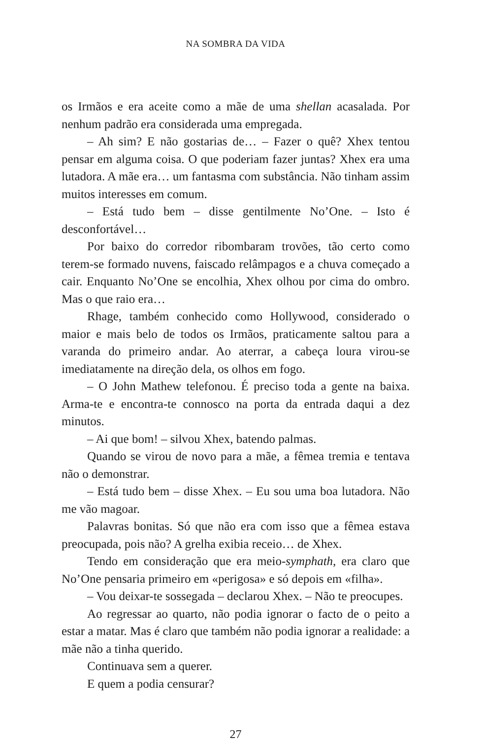NA SOMBRA DA VIDA
os Irmãos e era aceite como a mãe de uma shellan acasalada. Por nenhum padrão era considerada uma empregada.
– Ah sim? E não gostarias de… – Fazer o quê? Xhex tentou pensar em alguma coisa. O que poderiam fazer juntas? Xhex era uma lutadora. A mãe era… um fantasma com substância. Não tinham assim muitos interesses em comum.
– Está tudo bem – disse gentilmente No’One. – Isto é desconfortável…
Por baixo do corredor ribombaram trovões, tão certo como terem-se formado nuvens, faiscado relâmpagos e a chuva começado a cair. Enquanto No’One se encolhia, Xhex olhou por cima do ombro. Mas o que raio era…
Rhage, também conhecido como Hollywood, considerado o maior e mais belo de todos os Irmãos, praticamente saltou para a varanda do primeiro andar. Ao aterrar, a cabeça loura virou-se imediatamente na direção dela, os olhos em fogo.
– O John Mathew telefonou. É preciso toda a gente na baixa. Arma-te e encontra-te connosco na porta da entrada daqui a dez minutos.
– Ai que bom! – silvou Xhex, batendo palmas.
Quando se virou de novo para a mãe, a fêmea tremia e tentava não o demonstrar.
– Está tudo bem – disse Xhex. – Eu sou uma boa lutadora. Não me vão magoar.
Palavras bonitas. Só que não era com isso que a fêmea estava preocupada, pois não? A grelha exibia receio… de Xhex.
Tendo em consideração que era meio-symphath, era claro que No’One pensaria primeiro em «perigosa» e só depois em «filha».
– Vou deixar-te sossegada – declarou Xhex. – Não te preocupes.
Ao regressar ao quarto, não podia ignorar o facto de o peito a estar a matar. Mas é claro que também não podia ignorar a realidade: a mãe não a tinha querido.
Continuava sem a querer.
E quem a podia censurar?
27